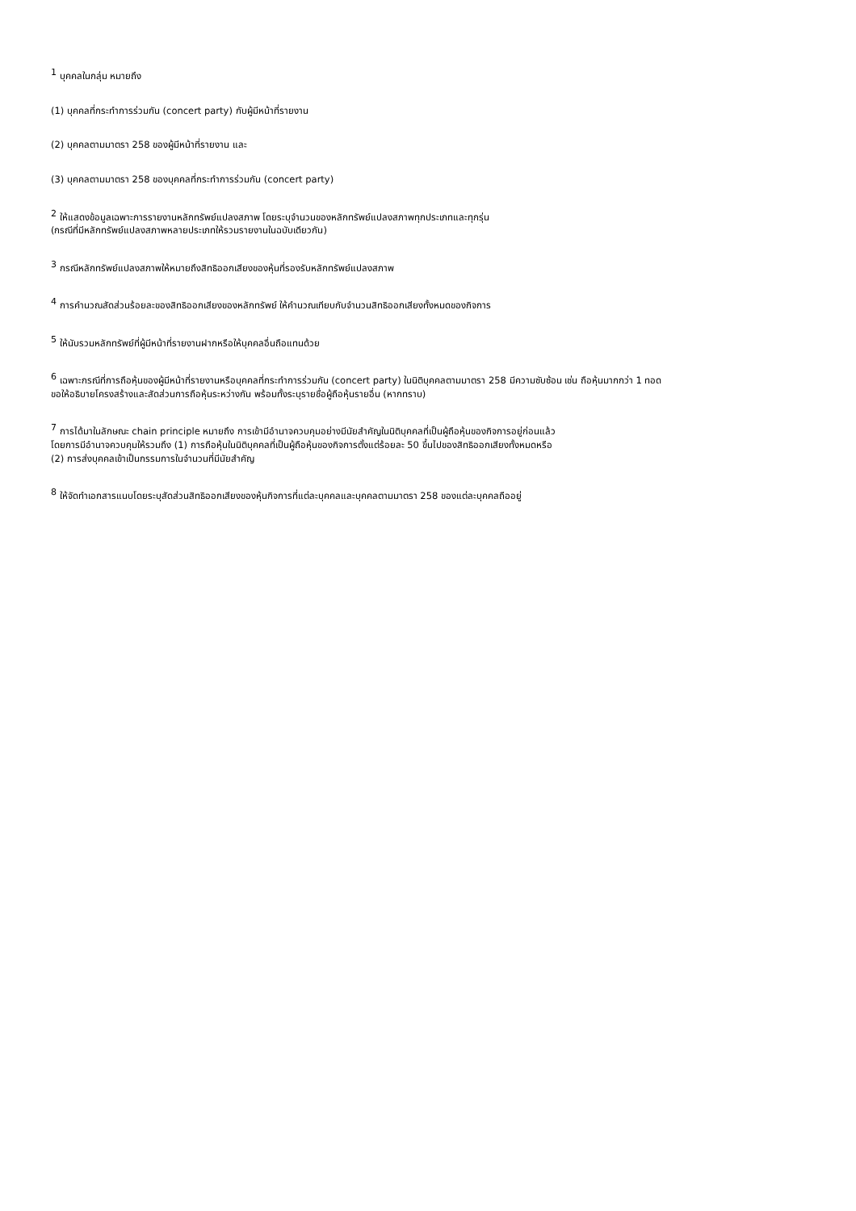<sup>1</sup> บุคคลในกลุ่ม หมายถึง
(1) บุคคลที่กระทำการร่วมกัน (concert party) กับผู้มีหน้าที่รายงาน
(2) บุคคลตามมาตรา 258 ของผู้มีหน้าที่รายงาน และ
(3) บุคคลตามมาตรา 258 ของบุคคลที่กระทำการร่วมกัน (concert party)
<sup>2</sup> ให้แสดงข้อมูลเฉพาะการรายงานหลักทรัพย์แปลงสภาพ โดยระบุจำนวนของหลักทรัพย์แปลงสภาพทุกประเภทและทุกรุ่น
(กรณีที่มีหลักทรัพย์แปลงสภาพหลายประเภทให้รวมรายงานในฉบับเดียวกัน)
<sup>3</sup> กรณีหลักทรัพย์แปลงสภาพให้หมายถึงสิทธิออกเสียงของหุ้นที่รองรับหลักทรัพย์แปลงสภาพ
<sup>4</sup> การคำนวณสัดส่วนร้อยละของสิทธิออกเสียงของหลักทรัพย์ ให้คำนวณเทียบกับจำนวนสิทธิออกเสียงทั้งหมดของกิจการ
<sup>5</sup> ให้นับรวมหลักทรัพย์ที่ผู้มีหน้าที่รายงานฝากหรือให้บุคคลอื่นถือแทนด้วย
<sup>6</sup> เฉพาะกรณีที่การถือหุ้นของผู้มีหน้าที่รายงานหรือบุคคลที่กระทำการร่วมกัน (concert party) ในนิติบุคคลตามมาตรา 258 มีความซับซ้อน เช่น ถือหุ้นมากกว่า 1 ทอด
ขอให้อธิบายโครงสร้างและสัดส่วนการถือหุ้นระหว่างกัน พร้อมทั้งระบุรายชื่อผู้ถือหุ้นรายอื่น (หากทราบ)
<sup>7</sup> การได้มาในลักษณะ chain principle หมายถึง การเข้ามีอำนาจควบคุมอย่างมีนัยสำคัญในนิติบุคคลที่เป็นผู้ถือหุ้นของกิจการอยู่ก่อนแล้ว
โดยการมีอำนาจควบคุมให้รวมถึง (1) การถือหุ้นในนิติบุคคลที่เป็นผู้ถือหุ้นของกิจการตั้งแต่ร้อยละ 50 ขึ้นไปของสิทธิออกเสียงทั้งหมดหรือ
(2) การส่งบุคคลเข้าเป็นกรรมการในจำนวนที่มีนัยสำคัญ
<sup>8</sup> ให้จัดทำเอกสารแนบโดยระบุสัดส่วนสิทธิออกเสียงของหุ้นกิจการที่แต่ละบุคคลและบุคคลตามมาตรา 258 ของแต่ละบุคคลถืออยู่